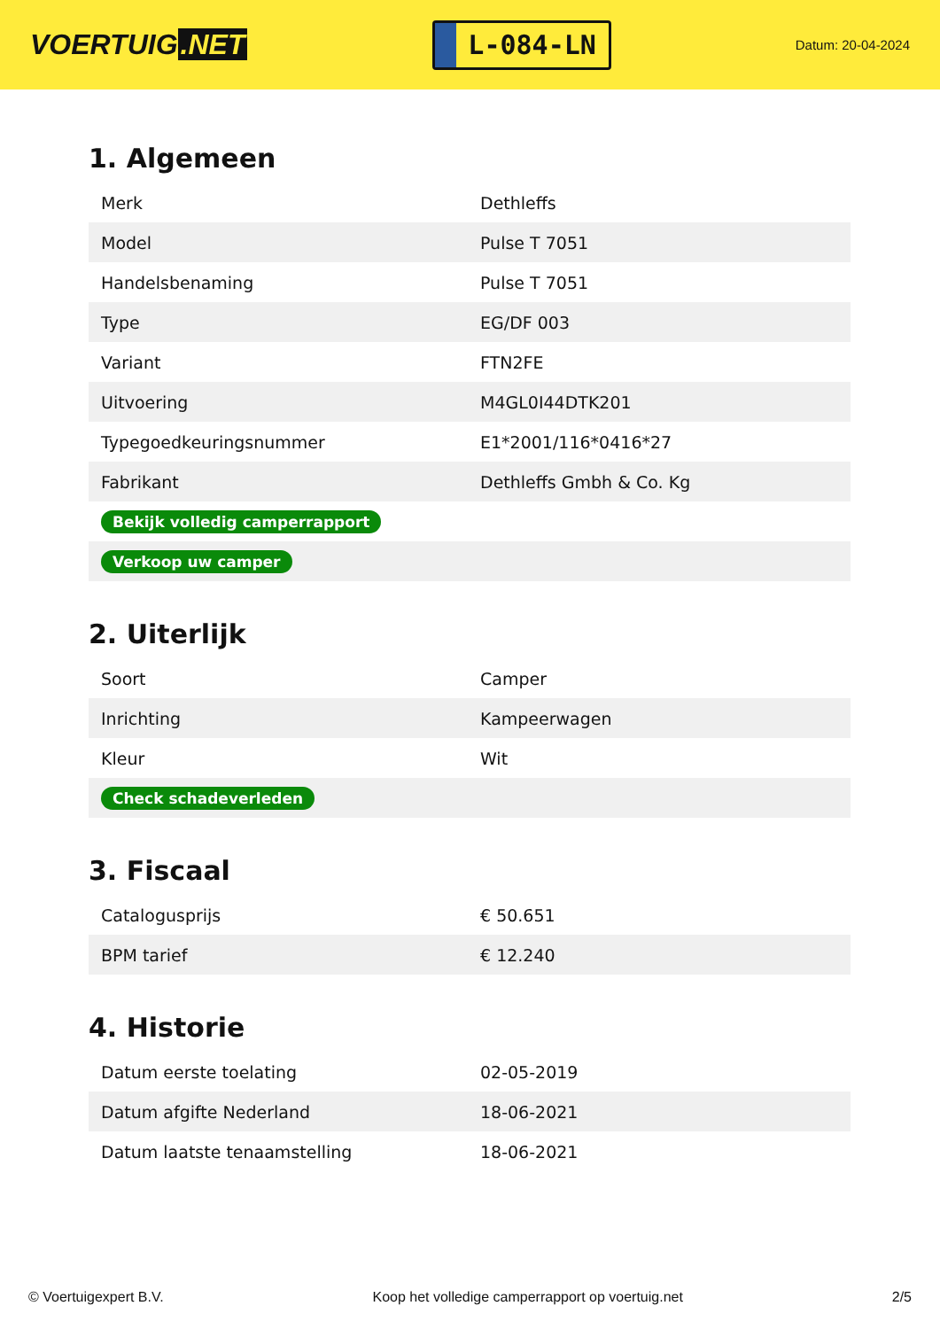VOERTUIG.NET
L-084-LN
Datum: 20-04-2024
1. Algemeen
| Merk | Dethleffs |
| Model | Pulse T 7051 |
| Handelsbenaming | Pulse T 7051 |
| Type | EG/DF 003 |
| Variant | FTN2FE |
| Uitvoering | M4GL0I44DTK201 |
| Typegoedkeuringsnummer | E1*2001/116*0416*27 |
| Fabrikant | Dethleffs Gmbh & Co. Kg |
| Bekijk volledig camperrapport | |
| Verkoop uw camper | |
2. Uiterlijk
| Soort | Camper |
| Inrichting | Kampeerwagen |
| Kleur | Wit |
| Check schadeverleden | |
3. Fiscaal
| Catalogusprijs | € 50.651 |
| BPM tarief | € 12.240 |
4. Historie
| Datum eerste toelating | 02-05-2019 |
| Datum afgifte Nederland | 18-06-2021 |
| Datum laatste tenaamstelling | 18-06-2021 |
© Voertuigexpert B.V. Koop het volledige camperrapport op voertuig.net 2/5